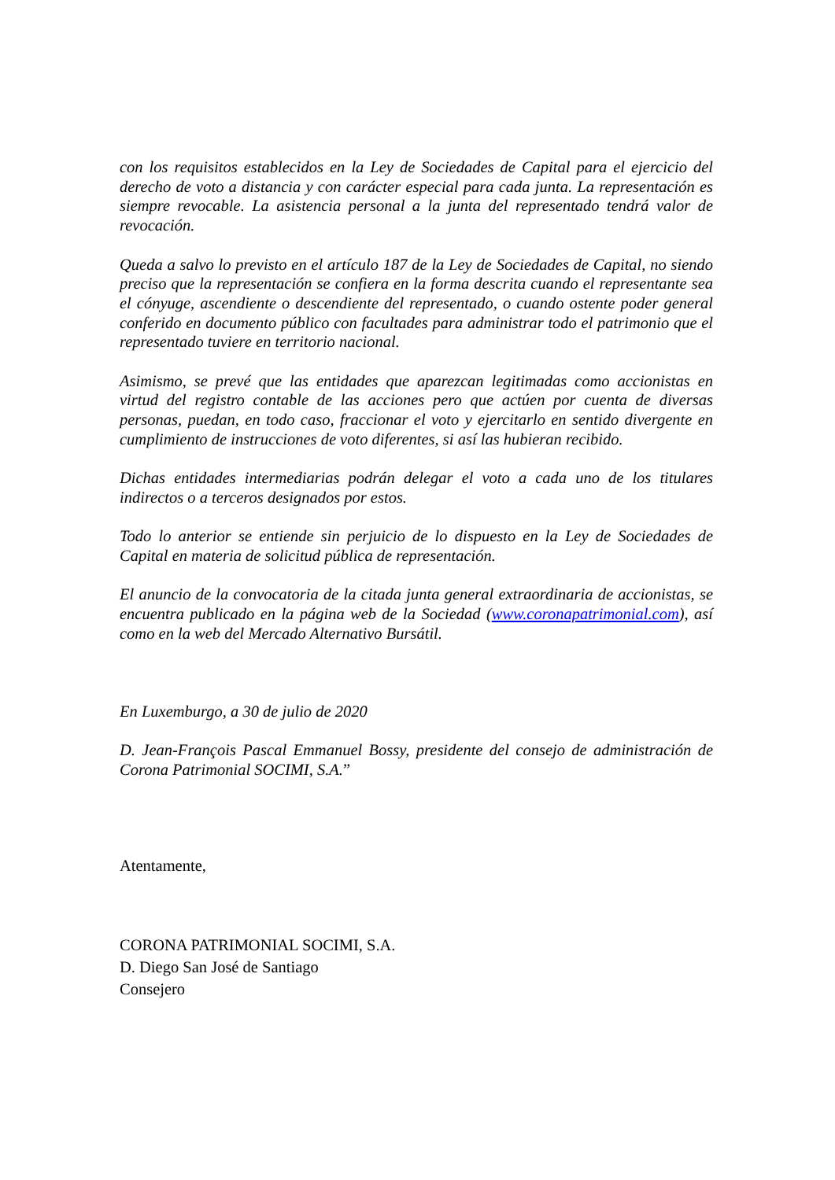con los requisitos establecidos en la Ley de Sociedades de Capital para el ejercicio del derecho de voto a distancia y con carácter especial para cada junta. La representación es siempre revocable. La asistencia personal a la junta del representado tendrá valor de revocación.
Queda a salvo lo previsto en el artículo 187 de la Ley de Sociedades de Capital, no siendo preciso que la representación se confiera en la forma descrita cuando el representante sea el cónyuge, ascendiente o descendiente del representado, o cuando ostente poder general conferido en documento público con facultades para administrar todo el patrimonio que el representado tuviere en territorio nacional.
Asimismo, se prevé que las entidades que aparezcan legitimadas como accionistas en virtud del registro contable de las acciones pero que actúen por cuenta de diversas personas, puedan, en todo caso, fraccionar el voto y ejercitarlo en sentido divergente en cumplimiento de instrucciones de voto diferentes, si así las hubieran recibido.
Dichas entidades intermediarias podrán delegar el voto a cada uno de los titulares indirectos o a terceros designados por estos.
Todo lo anterior se entiende sin perjuicio de lo dispuesto en la Ley de Sociedades de Capital en materia de solicitud pública de representación.
El anuncio de la convocatoria de la citada junta general extraordinaria de accionistas, se encuentra publicado en la página web de la Sociedad (www.coronapatrimonial.com), así como en la web del Mercado Alternativo Bursátil.
En Luxemburgo, a 30 de julio de 2020
D. Jean-François Pascal Emmanuel Bossy, presidente del consejo de administración de Corona Patrimonial SOCIMI, S.A.”
Atentamente,
CORONA PATRIMONIAL SOCIMI, S.A.
D. Diego San José de Santiago
Consejero